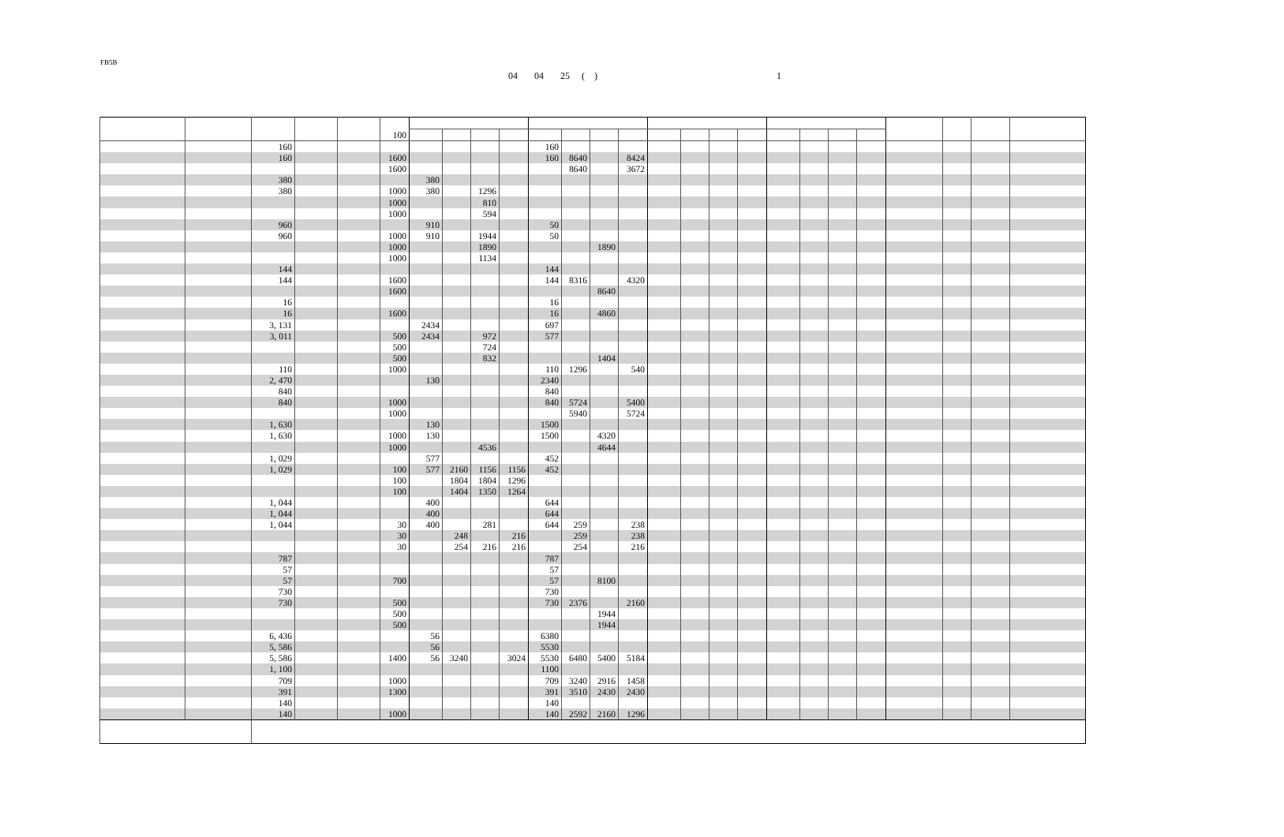FB5B
04 04 25 ( ) 1
| | | | | | 100 | | | | | | | | | | | | | | | | | | | | |
| --- | --- | --- | --- | --- | --- | --- | --- | --- | --- | --- | --- | --- | --- | --- | --- | --- | --- | --- | --- | --- | --- | --- | --- | --- | --- |
| | | 160 | | | | | | | | 160 | | | | | | | | | | | | | | | |
| | | 160 | | | 1600 | | | | | 160 | 8640 | | 8424 | | | | | | | | | | | | |
| | | | | | 1600 | | | | | | 8640 | | 3672 | | | | | | | | | | | | |
| | | 380 | | | | 380 | | | | | | | | | | | | | | | | | | | |
| | | 380 | | | 1000 | 380 | | 1296 | | | | | | | | | | | | | | | | | |
| | | | | | 1000 | | | 810 | | | | | | | | | | | | | | | | | |
| | | | | | 1000 | | | 594 | | | | | | | | | | | | | | | | | |
| | | 960 | | | | 910 | | | | 50 | | | | | | | | | | | | | | | |
| | | 960 | | | 1000 | 910 | | 1944 | | 50 | | | | | | | | | | | | | | | |
| | | | | | 1000 | | | 1890 | | | | 1890 | | | | | | | | | | | | | |
| | | | | | 1000 | | | 1134 | | | | | | | | | | | | | | | | | |
| | | 144 | | | | | | | | 144 | | | | | | | | | | | | | | | |
| | | 144 | | | 1600 | | | | | 144 | 8316 | | 4320 | | | | | | | | | | | | |
| | | | | | 1600 | | | | | | | 8640 | | | | | | | | | | | | | |
| | | 16 | | | | | | | | 16 | | | | | | | | | | | | | | | |
| | | 16 | | | 1600 | | | | | 16 | | 4860 | | | | | | | | | | | | | |
| | | 3, 131 | | | | 2434 | | | | 697 | | | | | | | | | | | | | | | |
| | | 3, 011 | | | 500 | 2434 | | 972 | | 577 | | | | | | | | | | | | | | | |
| | | | | | 500 | | | 724 | | | | | | | | | | | | | | | | | |
| | | | | | 500 | | | 832 | | | | 1404 | | | | | | | | | | | | | |
| | | 110 | | | 1000 | | | | | 110 | 1296 | | 540 | | | | | | | | | | | | |
| | | 2, 470 | | | | 130 | | | | 2340 | | | | | | | | | | | | | | | |
| | | 840 | | | | | | | | 840 | | | | | | | | | | | | | | | |
| | | 840 | | | 1000 | | | | | 840 | 5724 | | 5400 | | | | | | | | | | | | |
| | | | | | 1000 | | | | | | 5940 | | 5724 | | | | | | | | | | | | |
| | | 1, 630 | | | | 130 | | | | 1500 | | | | | | | | | | | | | | | |
| | | 1, 630 | | | 1000 | 130 | | | | 1500 | | 4320 | | | | | | | | | | | | | |
| | | | | | 1000 | | | 4536 | | | | 4644 | | | | | | | | | | | | | |
| | | 1, 029 | | | | 577 | | | | 452 | | | | | | | | | | | | | | | |
| | | 1, 029 | | | 100 | 577 | 2160 | 1156 | 1156 | 452 | | | | | | | | | | | | | | | |
| | | | | | 100 | | 1804 | 1804 | 1296 | | | | | | | | | | | | | | | | |
| | | | | | 100 | | 1404 | 1350 | 1264 | | | | | | | | | | | | | | | | |
| | | 1, 044 | | | | 400 | | | | 644 | | | | | | | | | | | | | | | |
| | | 1, 044 | | | | 400 | | | | 644 | | | | | | | | | | | | | | | |
| | | 1, 044 | | | 30 | 400 | | 281 | | 644 | 259 | | 238 | | | | | | | | | | | | |
| | | | | | 30 | | 248 | | 216 | | 259 | | 238 | | | | | | | | | | | | |
| | | | | | 30 | | 254 | 216 | 216 | | 254 | | 216 | | | | | | | | | | | | |
| | | 787 | | | | | | | | 787 | | | | | | | | | | | | | | | |
| | | 57 | | | | | | | | 57 | | | | | | | | | | | | | | | |
| | | 57 | | | 700 | | | | | 57 | | 8100 | | | | | | | | | | | | | |
| | | 730 | | | | | | | | 730 | | | | | | | | | | | | | | | |
| | | 730 | | | 500 | | | | | 730 | 2376 | | 2160 | | | | | | | | | | | | |
| | | | | | 500 | | | | | | | 1944 | | | | | | | | | | | | | |
| | | | | | 500 | | | | | | | 1944 | | | | | | | | | | | | | |
| | | 6, 436 | | | | 56 | | | | 6380 | | | | | | | | | | | | | | | |
| | | 5, 586 | | | | 56 | | | | 5530 | | | | | | | | | | | | | | | |
| | | 5, 586 | | | 1400 | 56 | 3240 | | 3024 | 5530 | 6480 | 5400 | 5184 | | | | | | | | | | | | |
| | | 1, 100 | | | | | | | | 1100 | | | | | | | | | | | | | | | |
| | | 709 | | | 1000 | | | | | 709 | 3240 | 2916 | 1458 | | | | | | | | | | | | |
| | | 391 | | | 1300 | | | | | 391 | 3510 | 2430 | 2430 | | | | | | | | | | | | |
| | | 140 | | | | | | | | 140 | | | | | | | | | | | | | | | |
| | | 140 | | | 1000 | | | | | 140 | 2592 | 2160 | 1296 | | | | | | | | | | | | |